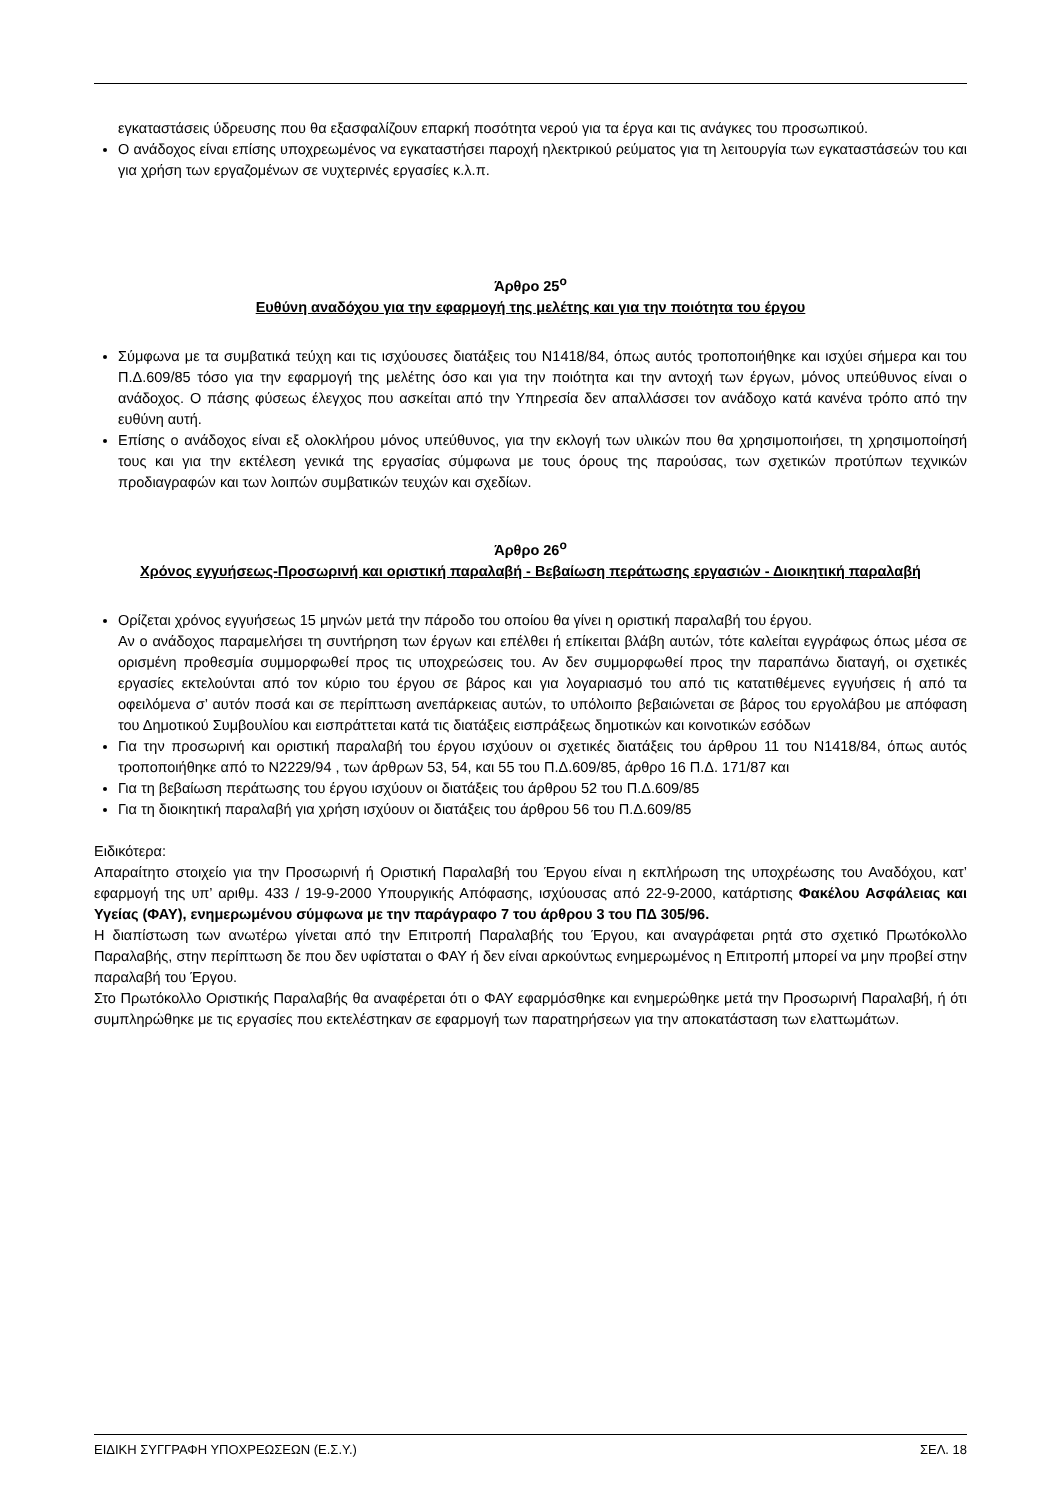εγκαταστάσεις ύδρευσης που θα εξασφαλίζουν επαρκή ποσότητα νερού για τα έργα και τις ανάγκες του προσωπικού.
Ο ανάδοχος είναι επίσης υποχρεωμένος να εγκαταστήσει παροχή ηλεκτρικού ρεύματος για τη λειτουργία των εγκαταστάσεών του και για χρήση των εργαζομένων σε νυχτερινές εργασίες κ.λ.π.
Άρθρο 25<sup>ο</sup>
Ευθύνη αναδόχου για την εφαρμογή της μελέτης και για την ποιότητα του έργου
Σύμφωνα με τα συμβατικά τεύχη και τις ισχύουσες διατάξεις του Ν1418/84, όπως αυτός τροποποιήθηκε και ισχύει σήμερα και του Π.Δ.609/85 τόσο για την εφαρμογή της μελέτης όσο και για την ποιότητα και την αντοχή των έργων, μόνος υπεύθυνος είναι ο ανάδοχος. Ο πάσης φύσεως έλεγχος που ασκείται από την Υπηρεσία δεν απαλλάσσει τον ανάδοχο κατά κανένα τρόπο από την ευθύνη αυτή.
Επίσης ο ανάδοχος είναι εξ ολοκλήρου μόνος υπεύθυνος, για την εκλογή των υλικών που θα χρησιμοποιήσει, τη χρησιμοποίησή τους και για την εκτέλεση γενικά της εργασίας σύμφωνα με τους όρους της παρούσας, των σχετικών προτύπων τεχνικών προδιαγραφών και των λοιπών συμβατικών τευχών και σχεδίων.
Άρθρο 26<sup>ο</sup>
Χρόνος εγγυήσεως-Προσωρινή και οριστική παραλαβή - Βεβαίωση περάτωσης εργασιών - Διοικητική παραλαβή
Ορίζεται χρόνος εγγυήσεως 15 μηνών μετά την πάροδο του οποίου θα γίνει η οριστική παραλαβή του έργου.
Αν ο ανάδοχος παραμελήσει τη συντήρηση των έργων και επέλθει ή επίκειται βλάβη αυτών, τότε καλείται εγγράφως όπως μέσα σε ορισμένη προθεσμία συμμορφωθεί προς τις υποχρεώσεις του. Αν δεν συμμορφωθεί προς την παραπάνω διαταγή, οι σχετικές εργασίες εκτελούνται από τον κύριο του έργου σε βάρος και για λογαριασμό του από τις κατατιθέμενες εγγυήσεις ή από τα οφειλόμενα σ’ αυτόν ποσά και σε περίπτωση ανεπάρκειας αυτών, το υπόλοιπο βεβαιώνεται σε βάρος του εργολάβου με απόφαση του Δημοτικού Συμβουλίου και εισπράττεται κατά τις διατάξεις εισπράξεως δημοτικών και κοινοτικών εσόδων
Για την προσωρινή και οριστική παραλαβή του έργου ισχύουν οι σχετικές διατάξεις του άρθρου 11 του Ν1418/84, όπως αυτός τροποποιήθηκε από το Ν2229/94 , των άρθρων 53, 54, και 55 του Π.Δ.609/85, άρθρο 16 Π.Δ. 171/87 και
Για τη βεβαίωση περάτωσης του έργου ισχύουν οι διατάξεις του άρθρου 52 του Π.Δ.609/85
Για τη διοικητική παραλαβή για χρήση ισχύουν οι διατάξεις του άρθρου 56 του Π.Δ.609/85
Ειδικότερα:
Απαραίτητο στοιχείο για την Προσωρινή ή Οριστική Παραλαβή του Έργου είναι η εκπλήρωση της υποχρέωσης του Αναδόχου, κατ’ εφαρμογή της υπ’ αριθμ. 433 / 19-9-2000 Υπουργικής Απόφασης, ισχύουσας από 22-9-2000, κατάρτισης Φακέλου Ασφάλειας και Υγείας (ΦΑΥ), ενημερωμένου σύμφωνα με την παράγραφο 7 του άρθρου 3 του ΠΔ 305/96.
Η διαπίστωση των ανωτέρω γίνεται από την Επιτροπή Παραλαβής του Έργου, και αναγράφεται ρητά στο σχετικό Πρωτόκολλο Παραλαβής, στην περίπτωση δε που δεν υφίσταται ο ΦΑΥ ή δεν είναι αρκούντως ενημερωμένος η Επιτροπή μπορεί να μην προβεί στην παραλαβή του Έργου.
Στο Πρωτόκολλο Οριστικής Παραλαβής θα αναφέρεται ότι ο ΦΑΥ εφαρμόσθηκε και ενημερώθηκε μετά την Προσωρινή Παραλαβή, ή ότι συμπληρώθηκε με τις εργασίες που εκτελέστηκαν σε εφαρμογή των παρατηρήσεων για την αποκατάσταση των ελαττωμάτων.
ΕΙΔΙΚΗ ΣΥΓΓΡΑΦΗ ΥΠΟΧΡΕΩΣΕΩΝ (Ε.Σ.Υ.) ΣΕΛ. 18